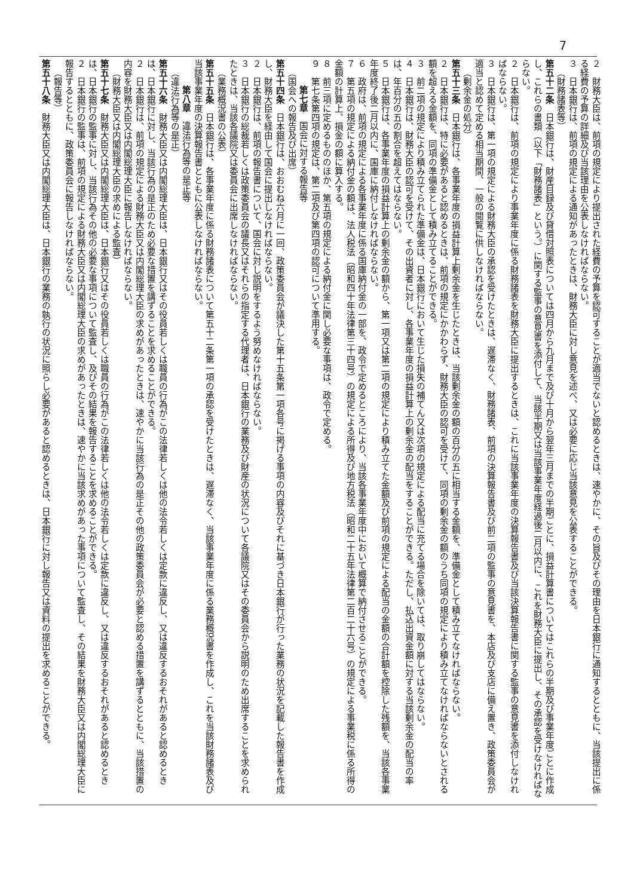7
２　財務大臣は、前項の規定により提出された経費の予算を認可することが適当でないと認めるときは、速やかに、その旨及びその理由を日本銀行に通知するとともに、当該提出に係る経費の予算の詳細及び当該理由を公表しなければならない。
３　日本銀行は、前項の規定による通知があったときは、財務大臣に対し意見を述べ、又は必要に応じ当該意見を公表することができる。
（財務諸表等）
第五十二条　日本銀行は、財産目録及び貸借対照表については四月から九月まで及び十月から翌年三月までの半期ごとに、損益計算書についてはこれらの半期及び事業年度ごとに作成し、これらの書類（以下「財務諸表」という。）に関する監事の意見書を添付して、当該半期又は当該事業年度経過後二月以内に、これを財務大臣に提出し、その承認を受けなければならない。
２　日本銀行は、前項の規定により事業年度に係る財務諸表を財務大臣に提出するときは、これに当該事業年度の決算報告書及び当該決算報告書に関する監事の意見書を添付しなければならない。
３　日本銀行は、第一項の規定による財務大臣の承認を受けたときは、遅滞なく、財務諸表、前項の決算報告書及び前二項の監事の意見書を、本店及び支店に備え置き、政策委員会が適当と認めて定める相当期間、一般の閲覧に供しなければならない。
（剰余金の処分）
第五十三条　日本銀行は、各事業年度の損益計算上剰余金を生じたときは、当該剰余金の額の百分の五に相当する金額を、準備金として積み立てなければならない。
２　日本銀行は、特に必要があると認めるときは、前項の規定にかかわらず、財務大臣の認可を受けて、同項の剰余金の額のうち同項の規定により積み立てなければならないとされる額を超える金額を、同項の準備金として積み立てることができる。
３　前二項の規定により積み立てられた準備金は、日本銀行において生じた損失の補てん又は次項の規定による配当に充てる場合を除いては、取り崩してはならない。
４　日本銀行は、財務大臣の認可を受けて、その出資者に対し、各事業年度の損益計算上の剰余金の配当をすることができる。ただし、払込出資金額に対する当該剰余金の配当の率は、年百分の五の割合を超えてはならない。
５　日本銀行は、各事業年度の損益計算上の剰余金の額から、第一項又は第二項の規定により積み立てた金額及び前項の規定による配当の金額の合計額を控除した残額を、当該各事業年度終了後二月以内に、国庫に納付しなければならない。
６　政府は、前項の規定による各事業年度に係る国庫納付金の一部を、政令で定めるところにより、当該各事業年度中において概算で納付させることができる。
７　第五項の規定による納付金の額は、法人税法（昭和四十年法律第三十四号）の規定による所得及び地方税法（昭和二十五年法律第二百二十六号）の規定による事業税に係る所得の金額の計算上、損金の額に算入する。
８　前三項に定めるもののほか、第五項の規定による納付金に関し必要な事項は、政令で定める。
９　第七条第四項の規定は、第二項及び第四項の認可について準用する。
第七章　国会に対する報告等
（国会への報告及び出席）
第五十四条　日本銀行は、おおむね六月に一回、政策委員会が議決した第十五条第一項各号に掲げる事項の内容及びそれに基づき日本銀行が行った業務の状況を記載した報告書を作成し、財務大臣を経由して国会に提出しなければならない。
２　日本銀行は、前項の報告書について、国会に対し説明をするよう努めなければならない。
３　日本銀行の総裁若しくは政策委員会の議長又はそれらの指定する代理者は、日本銀行の業務及び財産の状況について各議院又はその委員会から説明のため出席することを求められたときは、当該各議院又は委員会に出席しなければならない。
（業務概況書の公表）
第五十五条　日本銀行は、各事業年度に係る財務諸表について第五十二条第一項の承認を受けたときは、遅滞なく、当該事業年度に係る業務概況書を作成し、これを当該財務諸表及び当該事業年度の決算報告書とともに公表しなければならない。
第八章　違法行為等の是正等
（違法行為等の是正）
第五十六条　財務大臣又は内閣総理大臣は、日本銀行又はその役員若しくは職員の行為がこの法律若しくは他の法令若しくは定款に違反し、又は違反するおそれがあると認めるときは、日本銀行に対し、当該行為の是正のため必要な措置を講ずることを求めることができる。
２　日本銀行は、前項の規定による財務大臣又は内閣総理大臣の求めがあったときは、速やかに当該行為の是正その他の政策委員会が必要と認める措置を講ずるとともに、当該措置の内容を財務大臣又は内閣総理大臣に報告しなければならない。
（財務大臣又は内閣総理大臣の求めによる監査）
第五十七条　財務大臣又は内閣総理大臣は、日本銀行又はその役員若しくは職員の行為がこの法律若しくは他の法令若しくは定款に違反し、又は違反するおそれがあると認めるときは、日本銀行の監事に対し、当該行為その他の必要な事項について監査し、及びその結果を報告することを求めることができる。
２　日本銀行の監事は、前項の規定による財務大臣又は内閣総理大臣の求めがあったときは、速やかに当該求めがあった事項について監査し、その結果を財務大臣又は内閣総理大臣に報告するとともに、政策委員会に報告しなければならない。
（報告等）
第五十八条　財務大臣又は内閣総理大臣は、日本銀行の業務の執行の状況に照らし必要があると認めるときは、日本銀行に対し報告又は資料の提出を求めることができる。